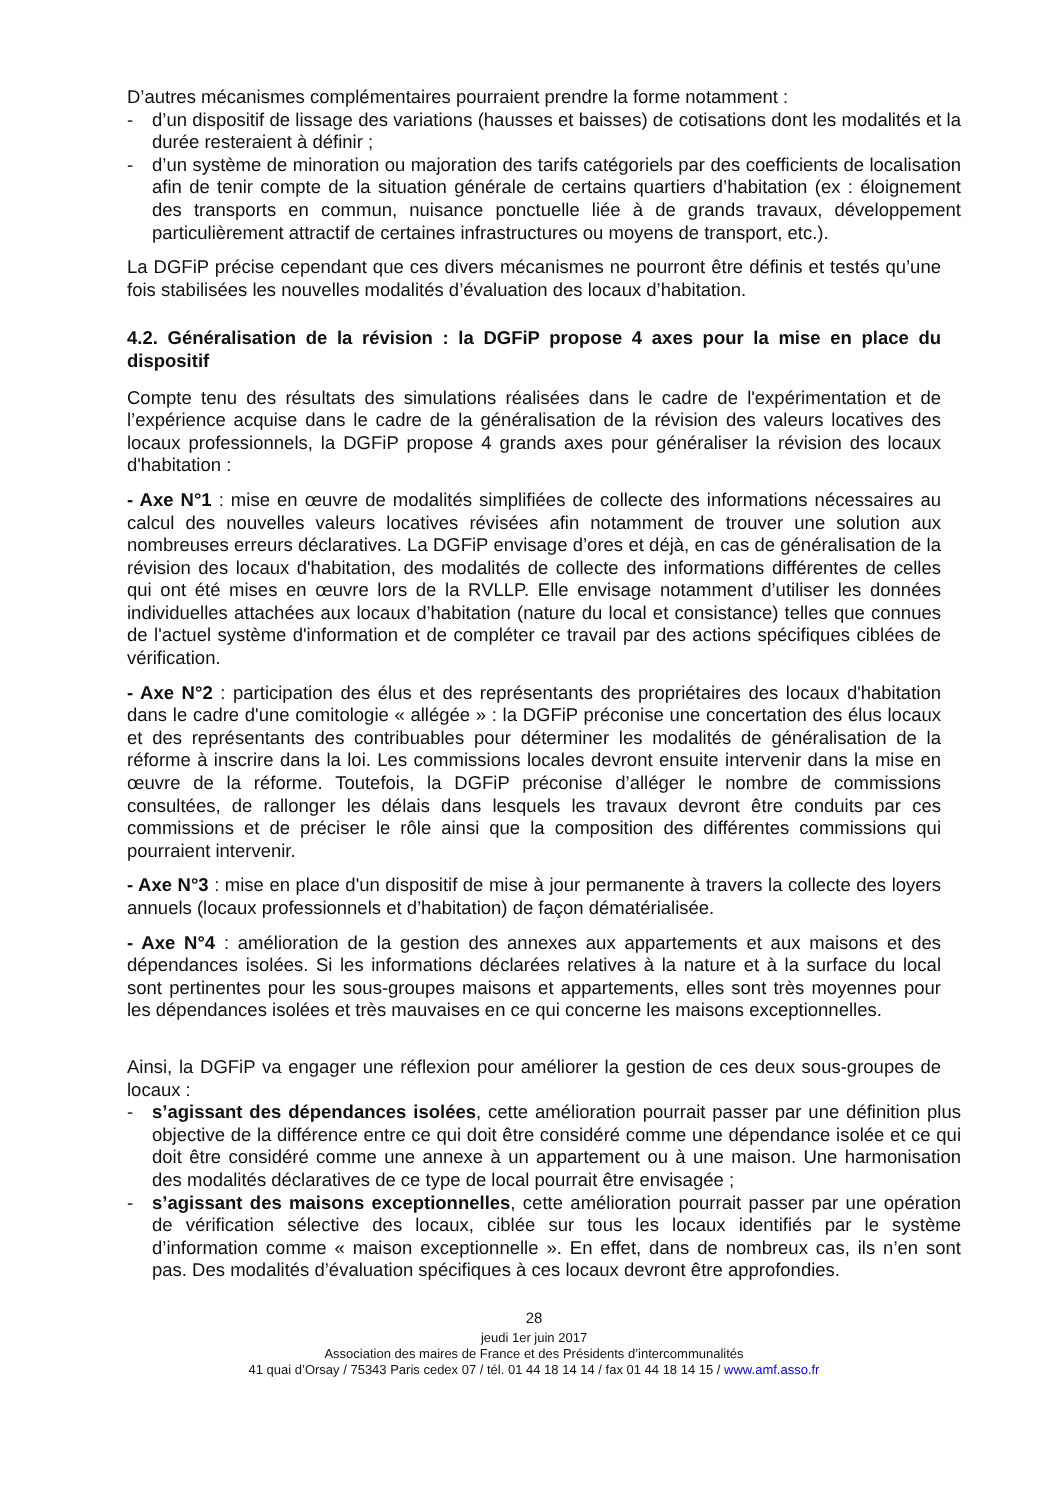D’autres mécanismes complémentaires pourraient prendre la forme notamment :
- d’un dispositif de lissage des variations (hausses et baisses) de cotisations dont les modalités et la durée resteraient à définir ;
- d’un système de minoration ou majoration des tarifs catégoriels par des coefficients de localisation afin de tenir compte de la situation générale de certains quartiers d’habitation (ex : éloignement des transports en commun, nuisance ponctuelle liée à de grands travaux, développement particulièrement attractif de certaines infrastructures ou moyens de transport, etc.).
La DGFiP précise cependant que ces divers mécanismes ne pourront être définis et testés qu’une fois stabilisées les nouvelles modalités d’évaluation des locaux d’habitation.
4.2. Généralisation de la révision : la DGFiP propose 4 axes pour la mise en place du dispositif
Compte tenu des résultats des simulations réalisées dans le cadre de l'expérimentation et de l’expérience acquise dans le cadre de la généralisation de la révision des valeurs locatives des locaux professionnels, la DGFiP propose 4 grands axes pour généraliser la révision des locaux d'habitation :
- Axe N°1 : mise en œuvre de modalités simplifiées de collecte des informations nécessaires au calcul des nouvelles valeurs locatives révisées afin notamment de trouver une solution aux nombreuses erreurs déclaratives. La DGFiP envisage d’ores et déjà, en cas de généralisation de la révision des locaux d'habitation, des modalités de collecte des informations différentes de celles qui ont été mises en œuvre lors de la RVLLP. Elle envisage notamment d’utiliser les données individuelles attachées aux locaux d’habitation (nature du local et consistance) telles que connues de l'actuel système d'information et de compléter ce travail par des actions spécifiques ciblées de vérification.
- Axe N°2 : participation des élus et des représentants des propriétaires des locaux d'habitation dans le cadre d'une comitologie « allégée » : la DGFiP préconise une concertation des élus locaux et des représentants des contribuables pour déterminer les modalités de généralisation de la réforme à inscrire dans la loi. Les commissions locales devront ensuite intervenir dans la mise en œuvre de la réforme. Toutefois, la DGFiP préconise d’alléger le nombre de commissions consultées, de rallonger les délais dans lesquels les travaux devront être conduits par ces commissions et de préciser le rôle ainsi que la composition des différentes commissions qui pourraient intervenir.
- Axe N°3 : mise en place d'un dispositif de mise à jour permanente à travers la collecte des loyers annuels (locaux professionnels et d’habitation) de façon dématérialisée.
- Axe N°4 : amélioration de la gestion des annexes aux appartements et aux maisons et des dépendances isolées. Si les informations déclarées relatives à la nature et à la surface du local sont pertinentes pour les sous-groupes maisons et appartements, elles sont très moyennes pour les dépendances isolées et très mauvaises en ce qui concerne les maisons exceptionnelles.
Ainsi, la DGFiP va engager une réflexion pour améliorer la gestion de ces deux sous-groupes de locaux :
- s’agissant des dépendances isolées, cette amélioration pourrait passer par une définition plus objective de la différence entre ce qui doit être considéré comme une dépendance isolée et ce qui doit être considéré comme une annexe à un appartement ou à une maison. Une harmonisation des modalités déclaratives de ce type de local pourrait être envisagée ;
- s’agissant des maisons exceptionnelles, cette amélioration pourrait passer par une opération de vérification sélective des locaux, ciblée sur tous les locaux identifiés par le système d’information comme « maison exceptionnelle ». En effet, dans de nombreux cas, ils n’en sont pas. Des modalités d’évaluation spécifiques à ces locaux devront être approfondies.
28
jeudi 1er juin 2017
Association des maires de France et des Présidents d’intercommunalités
41 quai d’Orsay / 75343 Paris cedex 07 / tél. 01 44 18 14 14 / fax 01 44 18 14 15 / www.amf.asso.fr